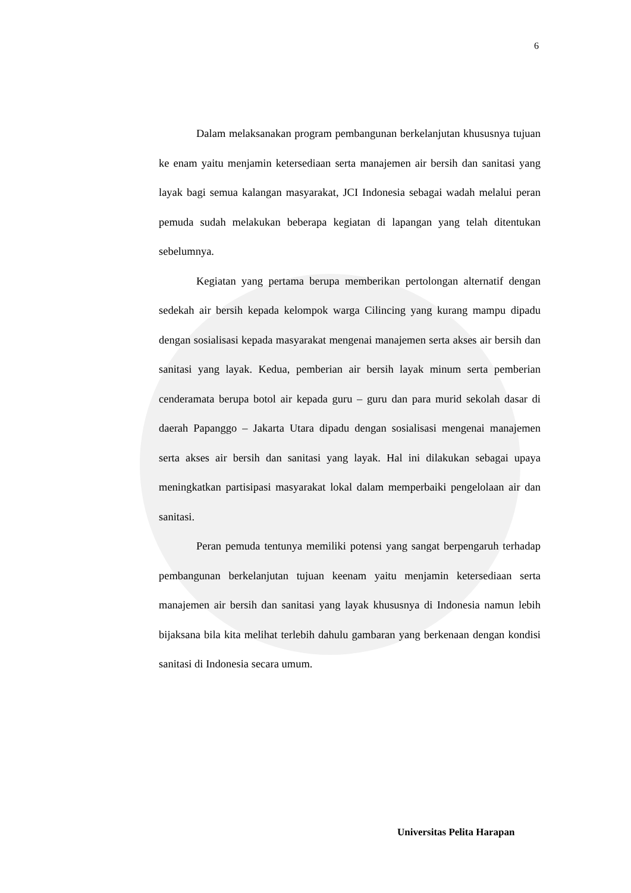6
Dalam melaksanakan program pembangunan berkelanjutan khususnya tujuan ke enam yaitu menjamin ketersediaan serta manajemen air bersih dan sanitasi yang layak bagi semua kalangan masyarakat, JCI Indonesia sebagai wadah melalui peran pemuda sudah melakukan beberapa kegiatan di lapangan yang telah ditentukan sebelumnya.
Kegiatan yang pertama berupa memberikan pertolongan alternatif dengan sedekah air bersih kepada kelompok warga Cilincing yang kurang mampu dipadu dengan sosialisasi kepada masyarakat mengenai manajemen serta akses air bersih dan sanitasi yang layak. Kedua, pemberian air bersih layak minum serta pemberian cenderamata berupa botol air kepada guru – guru dan para murid sekolah dasar di daerah Papanggo – Jakarta Utara dipadu dengan sosialisasi mengenai manajemen serta akses air bersih dan sanitasi yang layak. Hal ini dilakukan sebagai upaya meningkatkan partisipasi masyarakat lokal dalam memperbaiki pengelolaan air dan sanitasi.
Peran pemuda tentunya memiliki potensi yang sangat berpengaruh terhadap pembangunan berkelanjutan tujuan keenam yaitu menjamin ketersediaan serta manajemen air bersih dan sanitasi yang layak khususnya di Indonesia namun lebih bijaksana bila kita melihat terlebih dahulu gambaran yang berkenaan dengan kondisi sanitasi di Indonesia secara umum.
Universitas Pelita Harapan